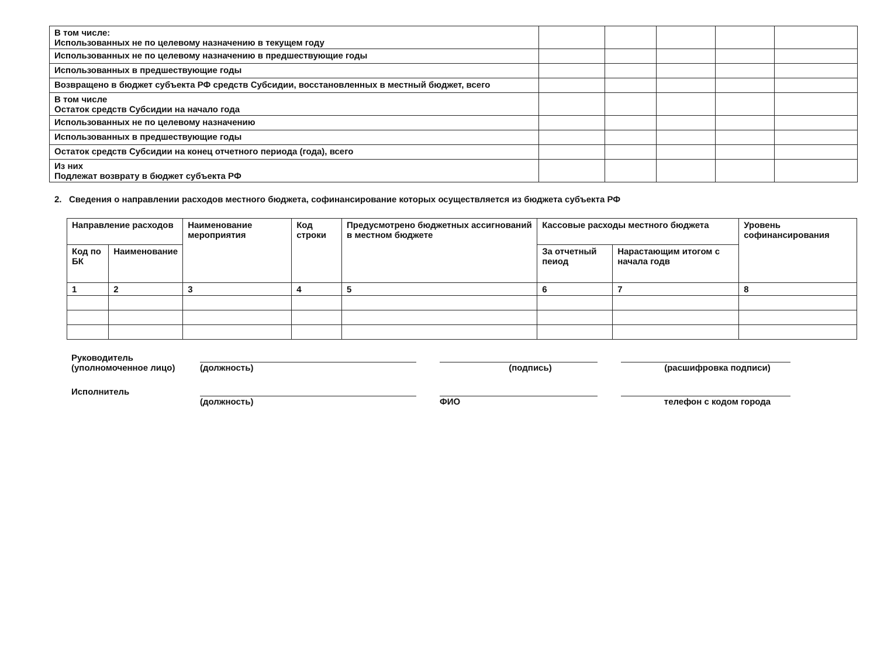| В том числе: Использованных не по целевому назначению в текущем году | | | | | |
| Использованных не по целевому назначению в предшествующие годы | | | | | |
| Использованных в предшествующие годы | | | | | |
| Возвращено в бюджет субъекта РФ средств Субсидии, восстановленных в местный бюджет, всего | | | | | |
| В том числе Остаток средств Субсидии на начало года | | | | | |
| Использованных не по целевому назначению | | | | | |
| Использованных в предшествующие годы | | | | | |
| Остаток средств Субсидии на конец отчетного периода (года), всего | | | | | |
| Из них Подлежат возврату в бюджет субъекта РФ | | | | | |
2. Сведения о направлении расходов местного бюджета, софинансирование которых осуществляется из бюджета субъекта РФ
| Направление расходов | | Наименование мероприятия | Код строки | Предусмотрено бюджетных ассигнований в местном бюджете | Кассовые расходы местного бюджета | | Уровень софинансирования |
| --- | --- | --- | --- | --- | --- | --- | --- |
| Код по БК | Наименование | | | | За отчетный пеиод | Нарастающим итогом с начала годв | |
| 1 | 2 | 3 | 4 | 5 | 6 | 7 | 8 |
Руководитель
(уполномоченное лицо)
(должность)
(подпись)
(расшифровка подписи)
Исполнитель
(должность)
ФИО
телефон с кодом города